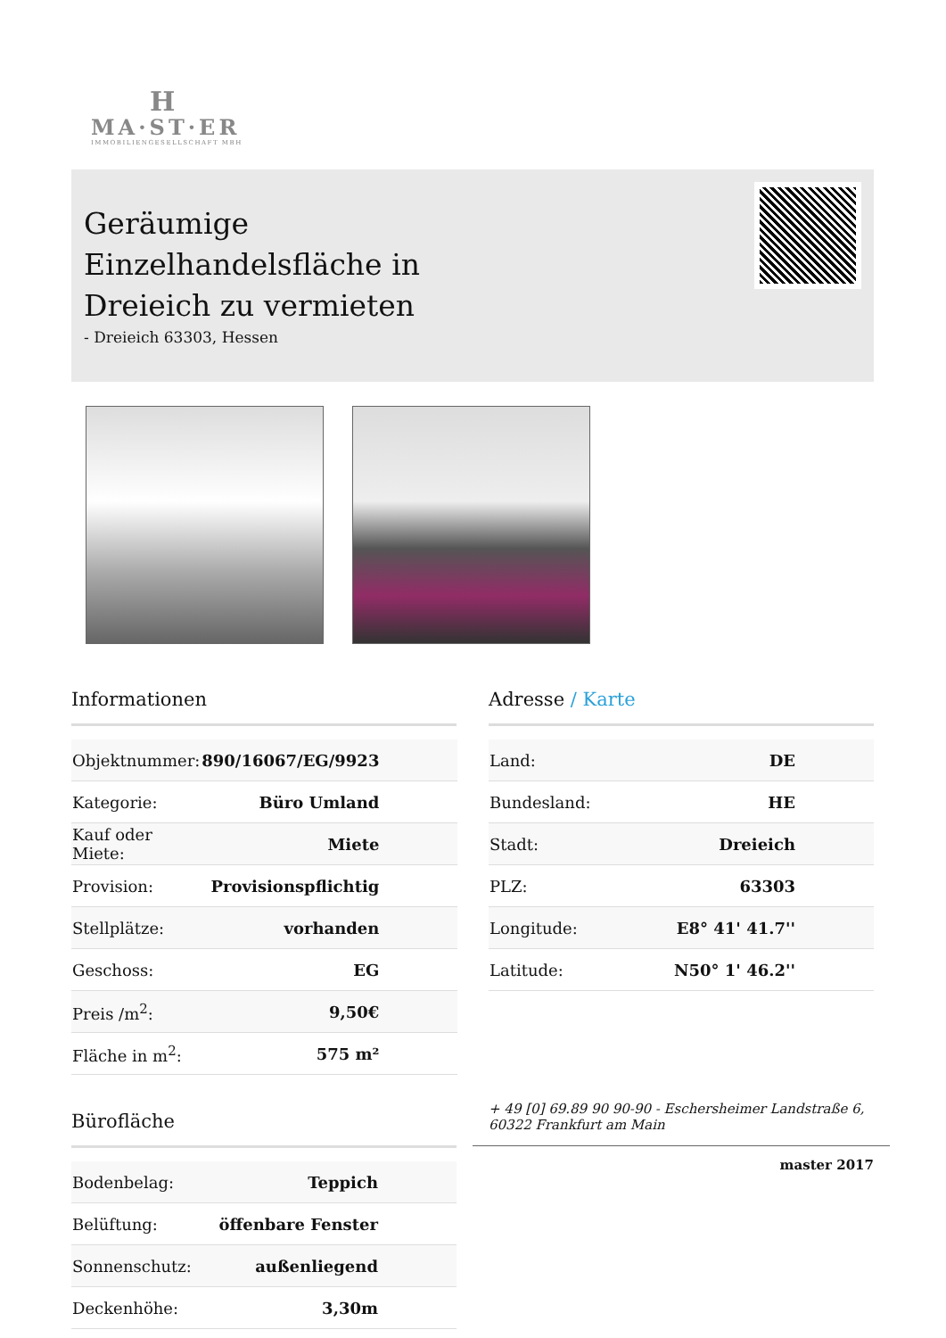H
MA·ST·ER
IMMOBILIENGESELLSCHAFT MBH
Geräumige Einzelhandelsfläche in Dreieich zu vermieten
- Dreieich 63303, Hessen
Informationen
| Objektnummer: | 890/16067/EG/9923 |
| Kategorie: | Büro Umland |
| Kauf oder Miete: | Miete |
| Provision: | Provisionspflichtig |
| Stellplätze: | vorhanden |
| Geschoss: | EG |
| Preis /m<sup>2</sup>: | 9,50€ |
| Fläche in m<sup>2</sup>: | 575 m² |
Bürofläche
| Bodenbelag: | Teppich |
| Belüftung: | öffenbare Fenster |
| Sonnenschutz: | außenliegend |
| Deckenhöhe: | 3,30m |
Adresse / Karte
| Land: | DE |
| Bundesland: | HE |
| Stadt: | Dreieich |
| PLZ: | 63303 |
| Longitude: | E8° 41' 41.7'' |
| Latitude: | N50° 1' 46.2'' |
+ 49 [0] 69.89 90 90-90 - Eschersheimer Landstraße 6, 60322 Frankfurt am Main
master 2017